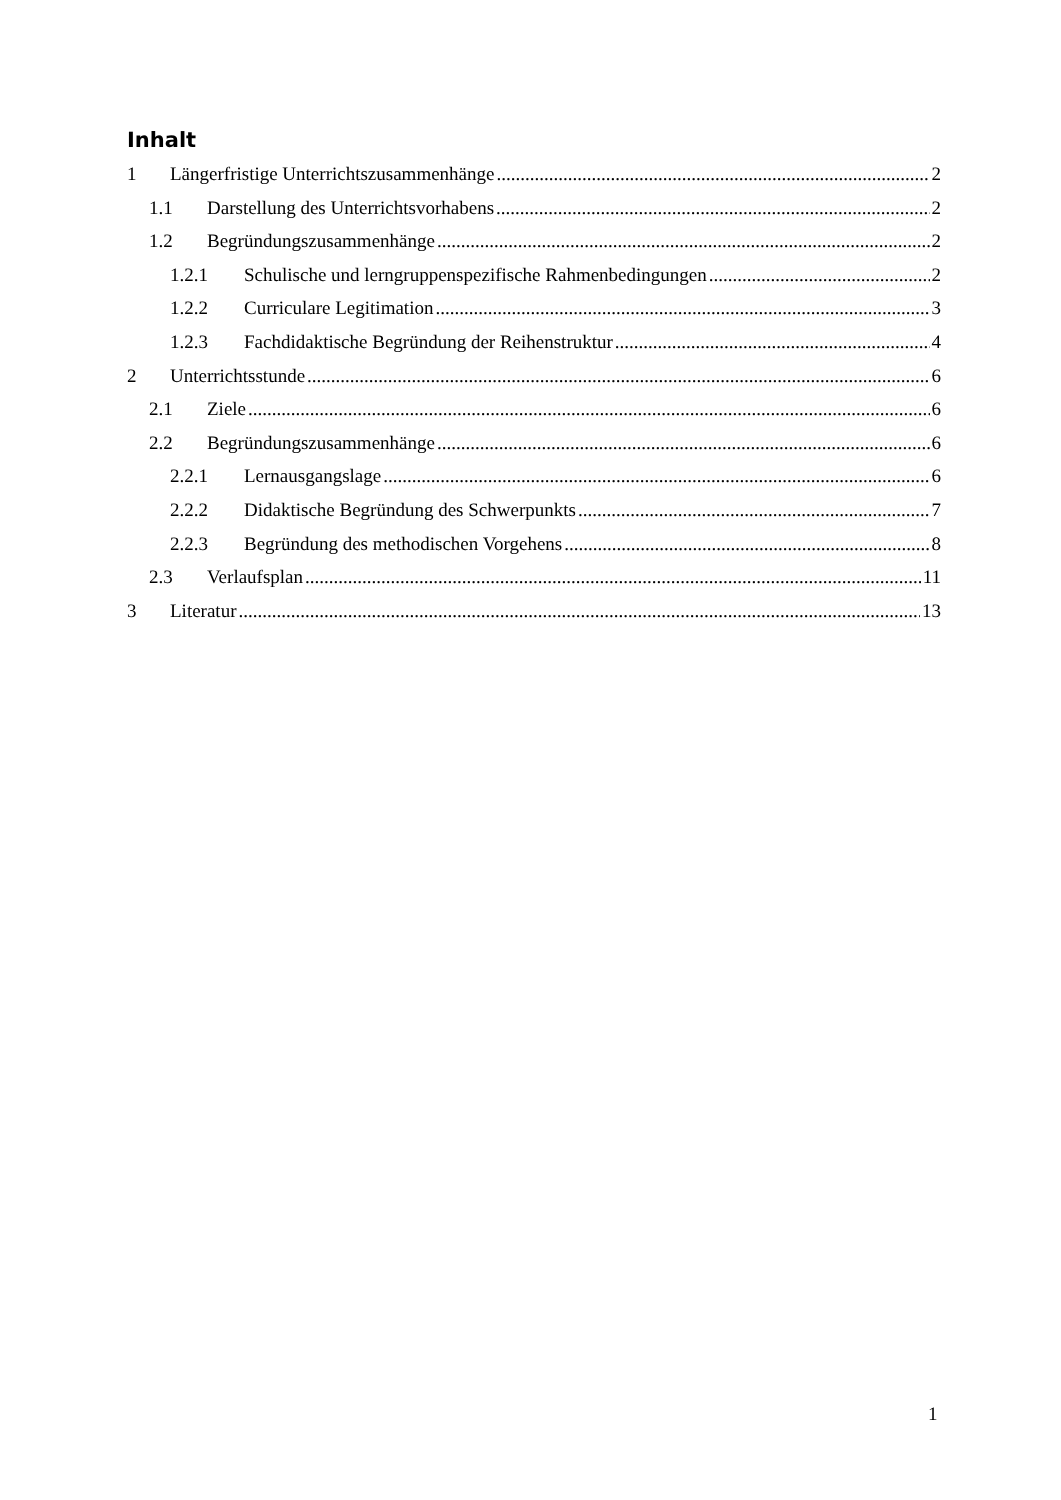Inhalt
1 Längerfristige Unterrichtszusammenhänge 2
1.1 Darstellung des Unterrichtsvorhabens 2
1.2 Begründungszusammenhänge 2
1.2.1 Schulische und lerngruppenspezifische Rahmenbedingungen 2
1.2.2 Curriculare Legitimation 3
1.2.3 Fachdidaktische Begründung der Reihenstruktur 4
2 Unterrichtsstunde 6
2.1 Ziele 6
2.2 Begründungszusammenhänge 6
2.2.1 Lernausgangslage 6
2.2.2 Didaktische Begründung des Schwerpunkts 7
2.2.3 Begründung des methodischen Vorgehens 8
2.3 Verlaufsplan 11
3 Literatur 13
1